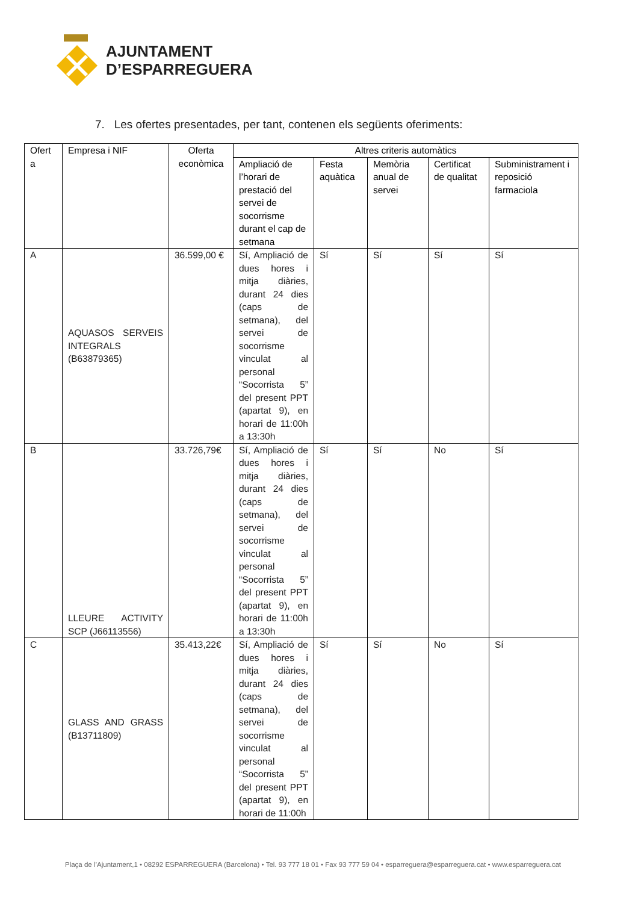AJUNTAMENT
D’ESPARREGUERA
7. Les ofertes presentades, per tant, contenen els següents oferiments:
| Ofert a | Empresa i NIF | Oferta econòmica | Altres criteris automàtics | | | | |
| --- | --- | --- | --- | --- | --- | --- | --- |
| | | | Ampliació de l’horari de prestació del servei de socorrisme durant el cap de setmana | Festa aquàtica | Memòria anual de servei | Certificat de qualitat | Subministrament i reposició farmaciola |
| A | AQUASOS SERVEIS INTEGRALS (B63879365) | 36.599,00 € | Sí, Ampliació de dues hores i mitja diàries, durant 24 dies (caps de setmana), del servei de socorrisme vinculat al personal “Socorrista 5” del present PPT (apartat 9), en horari de 11:00h a 13:30h | Sí | Sí | Sí | Sí |
| B | LLEURE ACTIVITY SCP (J66113556) | 33.726,79€ | Sí, Ampliació de dues hores i mitja diàries, durant 24 dies (caps de setmana), del servei de socorrisme vinculat al personal “Socorrista 5” del present PPT (apartat 9), en horari de 11:00h a 13:30h | Sí | Sí | No | Sí |
| C | GLASS AND GRASS (B13711809) | 35.413,22€ | Sí, Ampliació de dues hores i mitja diàries, durant 24 dies (caps de setmana), del servei de socorrisme vinculat al personal “Socorrista 5” del present PPT (apartat 9), en horari de 11:00h | Sí | Sí | No | Sí |
Plaça de l’Ajuntament,1 • 08292 ESPARREGUERA (Barcelona) • Tel. 93 777 18 01 • Fax 93 777 59 04 • esparreguera@esparreguera.cat • www.esparreguera.cat